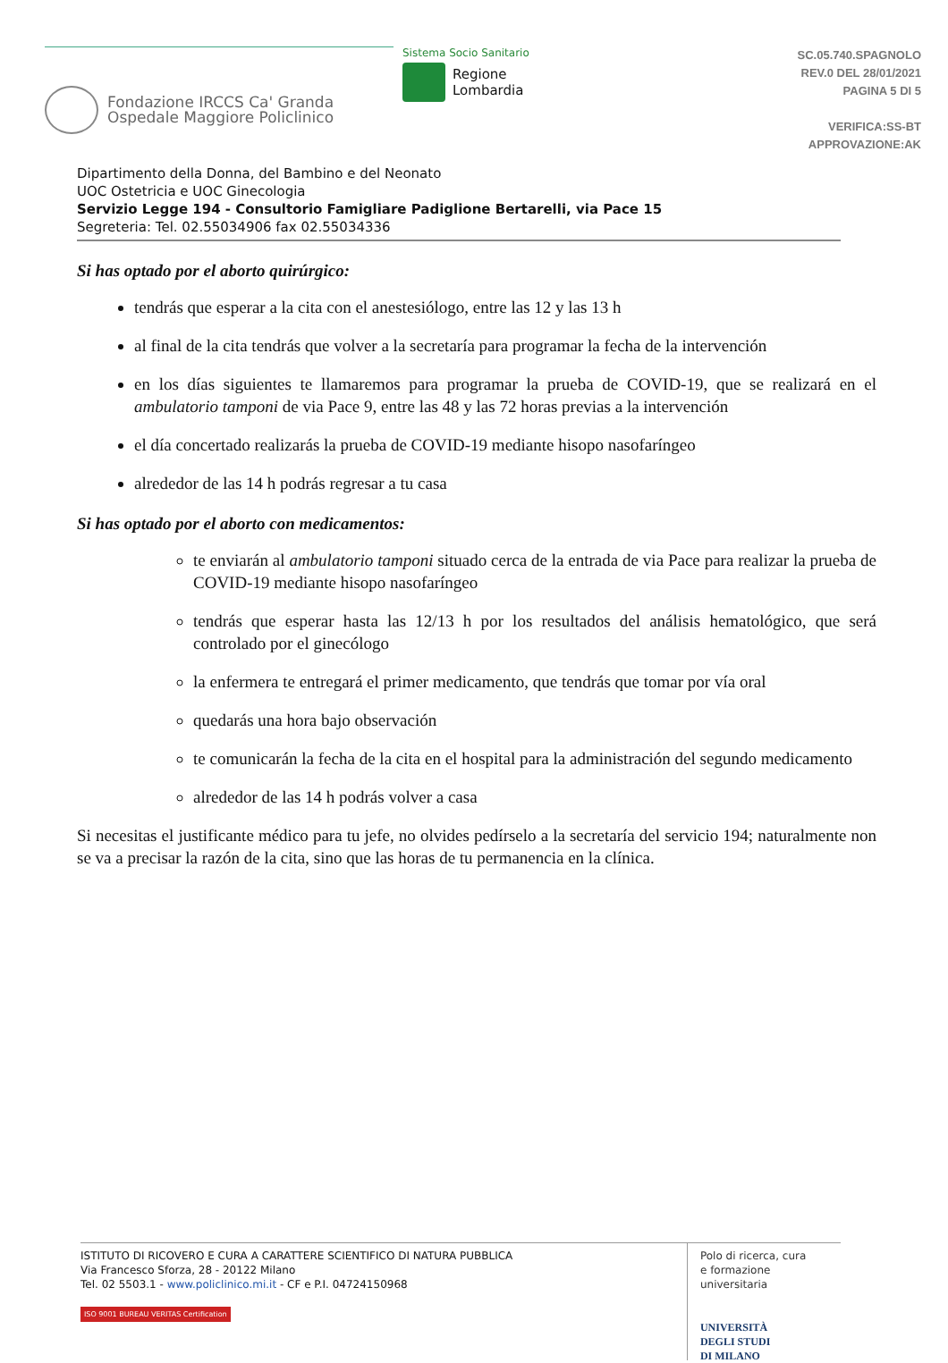Fondazione IRCCS Ca' Granda
Ospedale Maggiore Policlinico
Sistema Socio Sanitario
Regione
Lombardia
SC.05.740.SPAGNOLO
REV.0 DEL 28/01/2021
PAGINA 5 DI 5
VERIFICA:SS-BT
APPROVAZIONE:AK
Dipartimento della Donna, del Bambino e del Neonato
UOC Ostetricia e UOC Ginecologia
Servizio Legge 194 - Consultorio Famigliare Padiglione Bertarelli, via Pace 15
Segreteria: Tel. 02.55034906 fax 02.55034336
Si has optado por el aborto quirúrgico:
tendrás que esperar a la cita con el anestesiólogo, entre las 12 y las 13 h
al final de la cita tendrás que volver a la secretaría para programar la fecha de la intervención
en los días siguientes te llamaremos para programar la prueba de COVID-19, que se realizará en el ambulatorio tamponi de via Pace 9, entre las 48 y las 72 horas previas a la intervención
el día concertado realizarás la prueba de COVID-19 mediante hisopo nasofaríngeo
alrededor de las 14 h podrás regresar a tu casa
Si has optado por el aborto con medicamentos:
te enviarán al ambulatorio tamponi situado cerca de la entrada de via Pace para realizar la prueba de COVID-19 mediante hisopo nasofaríngeo
tendrás que esperar hasta las 12/13 h por los resultados del análisis hematológico, que será controlado por el ginecólogo
la enfermera te entregará el primer medicamento, que tendrás que tomar por vía oral
quedarás una hora bajo observación
te comunicarán la fecha de la cita en el hospital para la administración del segundo medicamento
alrededor de las 14 h podrás volver a casa
Si necesitas el justificante médico para tu jefe, no olvides pedírselo a la secretaría del servicio 194; naturalmente non se va a precisar la razón de la cita, sino que las horas de tu permanencia en la clínica.
ISTITUTO DI RICOVERO E CURA A CARATTERE SCIENTIFICO DI NATURA PUBBLICA
Via Francesco Sforza, 28 - 20122 Milano
Tel. 02 5503.1 - www.policlinico.mi.it - CF e P.I. 04724150968
ISO 9001 BUREAU VERITAS Certification
Polo di ricerca, cura
e formazione universitaria
UNIVERSITÀ
DEGLI STUDI
DI MILANO